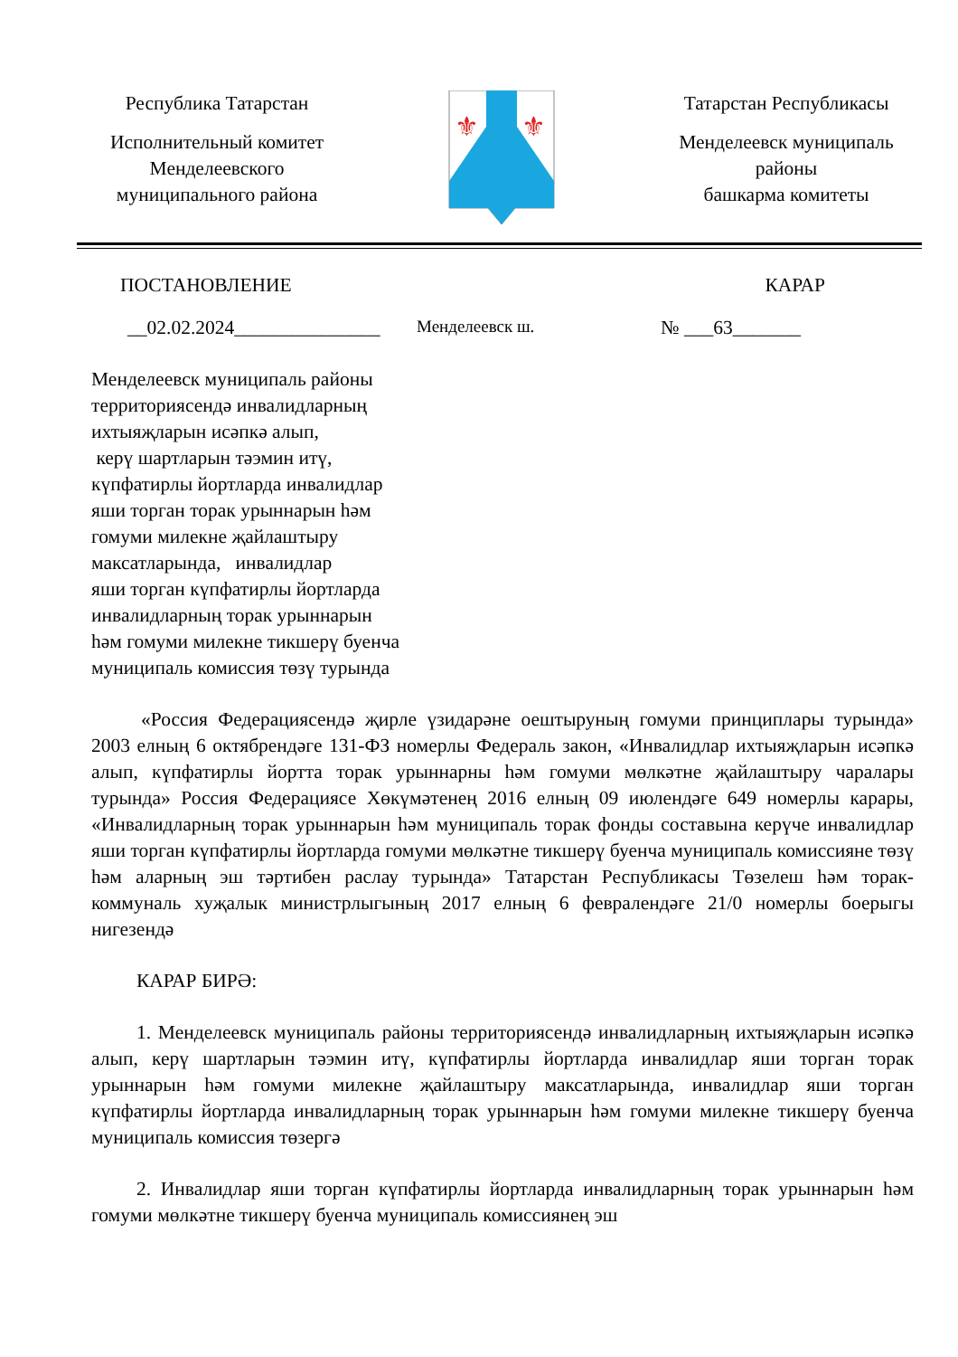Республика Татарстан
Исполнительный комитет
Менделеевского
муниципального района
⚜
⚜
Татарстан Республикасы
Менделеевск муниципаль
районы
башкарма комитеты
ПОСТАНОВЛЕНИЕ КАРАР
__02.02.2024_______________ Менделеевск ш. № ___63_______
Менделеевск муниципаль районы
территориясендә инвалидларның
ихтыяҗларын исәпкә алып,
керү шартларын тәэмин итү,
күпфатирлы йортларда инвалидлар
яши торган торак урыннарын һәм
гомуми милекне җайлаштыру
максатларында, инвалидлар
яши торган күпфатирлы йортларда
инвалидларның торак урыннарын
һәм гомуми милекне тикшерү буенча
муниципаль комиссия төзү турында
«Россия Федерациясендә җирле үзидарәне оештыруның гомуми принциплары турында» 2003 елның 6 октябрендәге 131-ФЗ номерлы Федераль закон, «Инвалидлар ихтыяҗларын исәпкә алып, күпфатирлы йортта торак урыннарны һәм гомуми мөлкәтне җайлаштыру чаралары турында» Россия Федерациясе Хөкүмәтенең 2016 елның 09 июлендәге 649 номерлы карары, «Инвалидларның торак урыннарын һәм муниципаль торак фонды составына керүче инвалидлар яши торган күпфатирлы йортларда гомуми мөлкәтне тикшерү буенча муниципаль комиссияне төзү һәм аларның эш тәртибен раслау турында» Татарстан Республикасы Төзелеш һәм торак-коммуналь хуҗалык министрлыгының 2017 елның 6 февралендәге 21/0 номерлы боерыгы нигезендә
КАРАР БИРӘ:
1. Менделеевск муниципаль районы территориясендә инвалидларның ихтыяҗларын исәпкә алып, керү шартларын тәэмин итү, күпфатирлы йортларда инвалидлар яши торган торак урыннарын һәм гомуми милекне җайлаштыру максатларында, инвалидлар яши торган күпфатирлы йортларда инвалидларның торак урыннарын һәм гомуми милекне тикшерү буенча муниципаль комиссия төзергә
2. Инвалидлар яши торган күпфатирлы йортларда инвалидларның торак урыннарын һәм гомуми мөлкәтне тикшерү буенча муниципаль комиссиянең эш